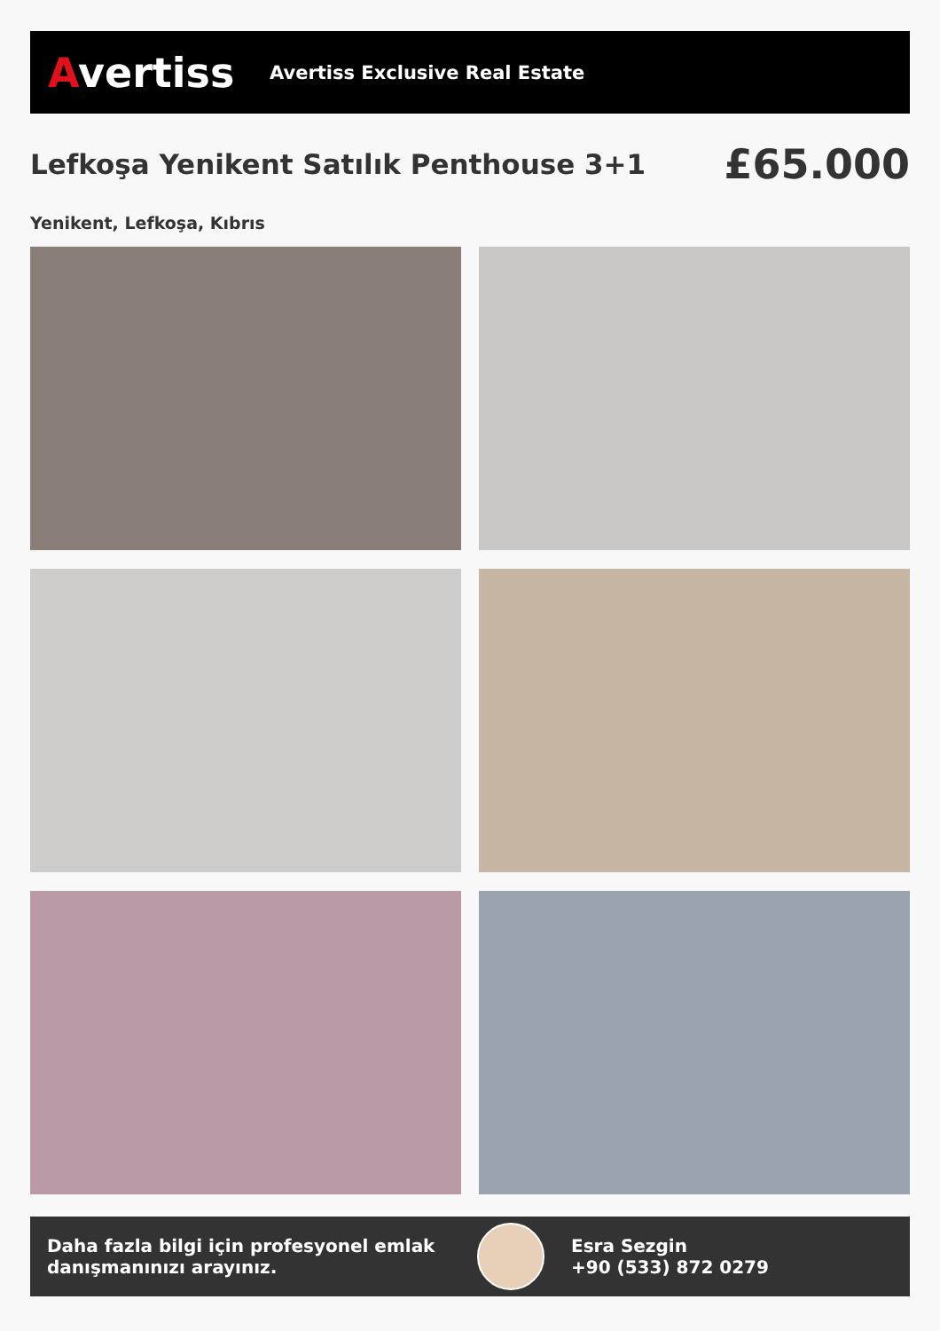Avertiss
Avertiss Exclusive Real Estate
Lefkoşa Yenikent Satılık Penthouse 3+1
£65.000
Yenikent, Lefkoşa, Kıbrıs
Daha fazla bilgi için profesyonel emlak danışmanınızı arayınız.
Esra Sezgin
+90 (533) 872 0279